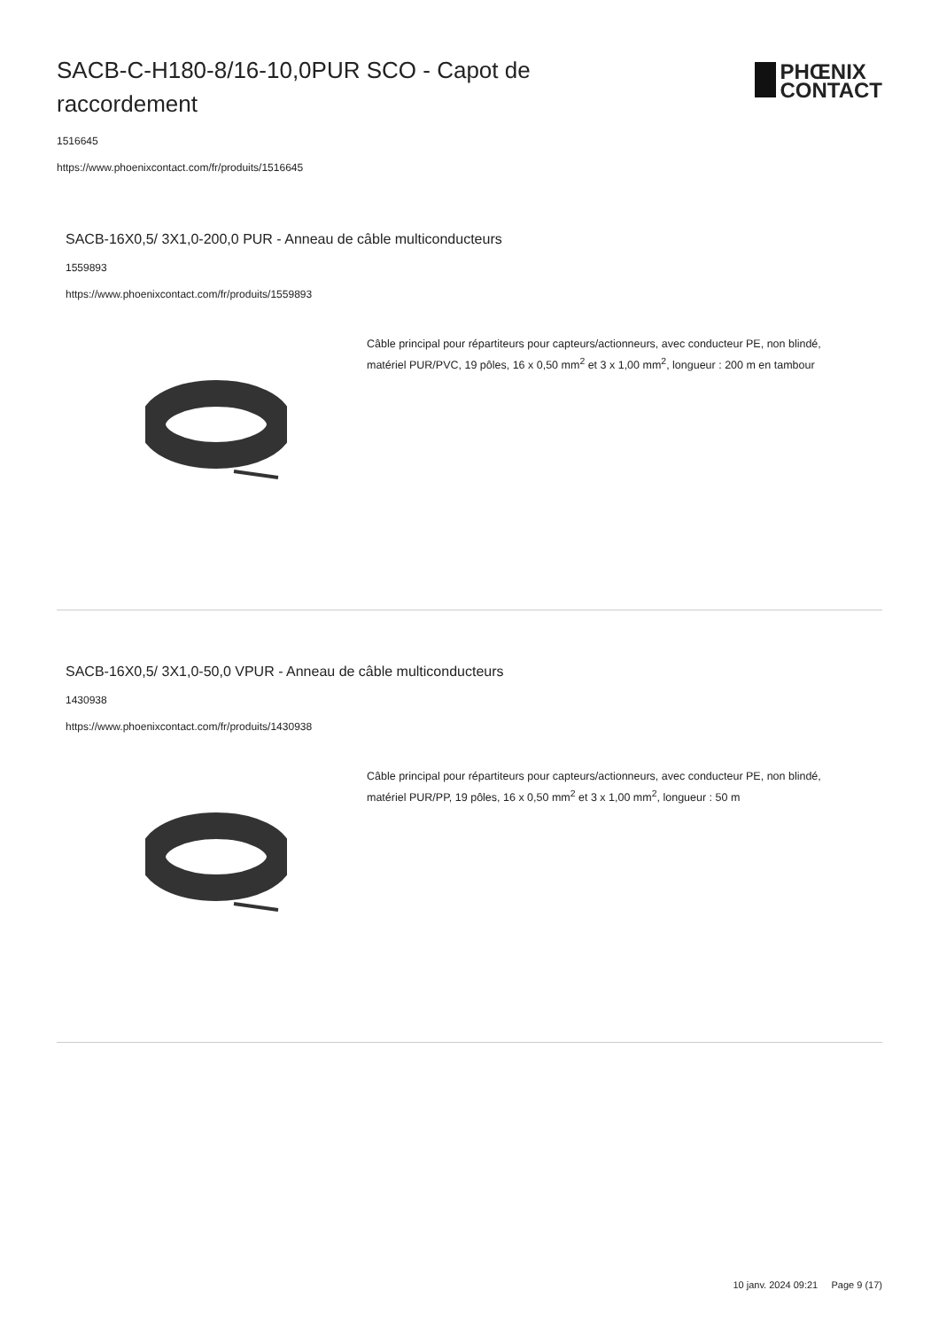SACB-C-H180-8/16-10,0PUR SCO - Capot de raccordement
PHŒNIX
CONTACT
1516645
https://www.phoenixcontact.com/fr/produits/1516645
SACB-16X0,5/ 3X1,0-200,0 PUR - Anneau de câble multiconducteurs
1559893
https://www.phoenixcontact.com/fr/produits/1559893
Câble principal pour répartiteurs pour capteurs/actionneurs, avec conducteur PE, non blindé, matériel PUR/PVC, 19 pôles, 16 x 0,50 mm<sup>2</sup> et 3 x 1,00 mm<sup>2</sup>, longueur : 200 m en tambour
SACB-16X0,5/ 3X1,0-50,0 VPUR - Anneau de câble multiconducteurs
1430938
https://www.phoenixcontact.com/fr/produits/1430938
Câble principal pour répartiteurs pour capteurs/actionneurs, avec conducteur PE, non blindé, matériel PUR/PP, 19 pôles, 16 x 0,50 mm<sup>2</sup> et 3 x 1,00 mm<sup>2</sup>, longueur : 50 m
10 janv. 2024 09:21 Page 9 (17)